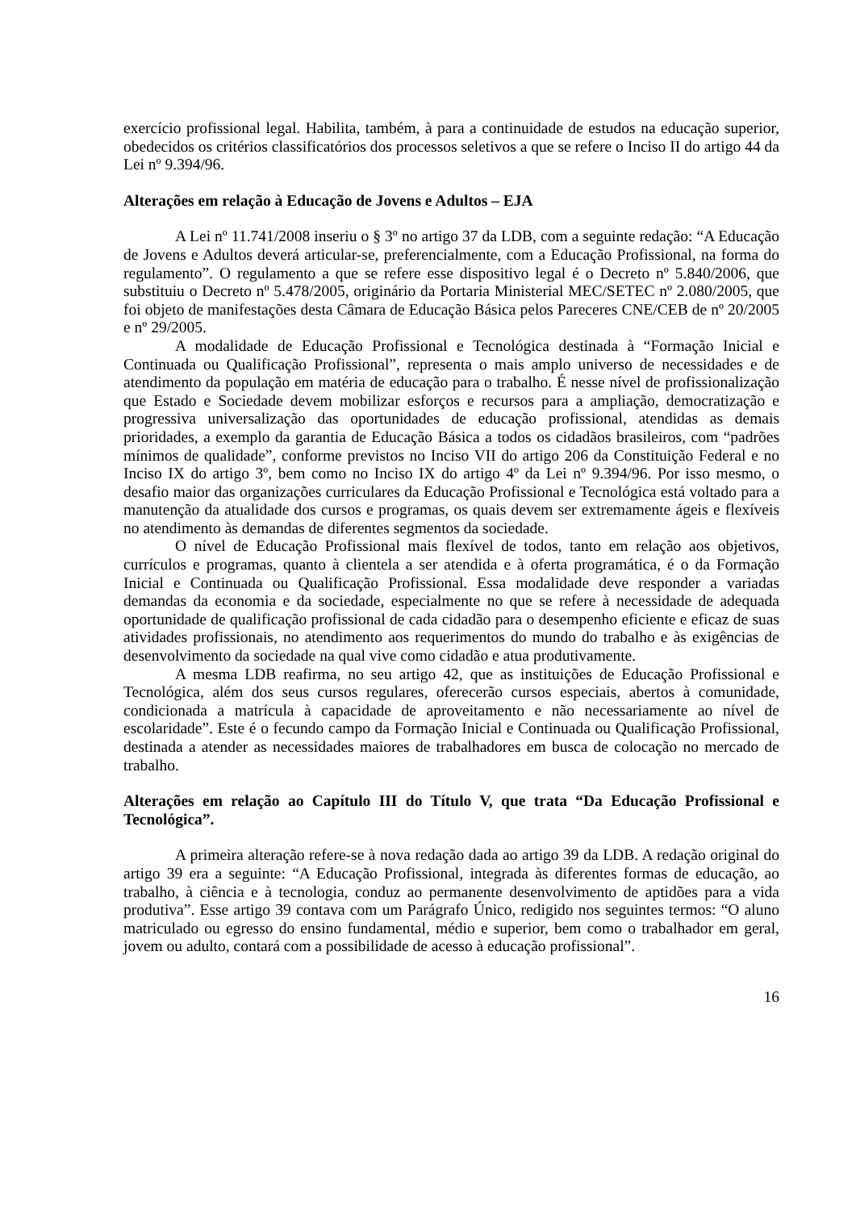exercício profissional legal. Habilita, também, à para a continuidade de estudos na educação superior, obedecidos os critérios classificatórios dos processos seletivos a que se refere o Inciso II do artigo 44 da Lei nº 9.394/96.
Alterações em relação à Educação de Jovens e Adultos – EJA
A Lei nº 11.741/2008 inseriu o § 3º no artigo 37 da LDB, com a seguinte redação: “A Educação de Jovens e Adultos deverá articular-se, preferencialmente, com a Educação Profissional, na forma do regulamento”. O regulamento a que se refere esse dispositivo legal é o Decreto nº 5.840/2006, que substituiu o Decreto nº 5.478/2005, originário da Portaria Ministerial MEC/SETEC nº 2.080/2005, que foi objeto de manifestações desta Câmara de Educação Básica pelos Pareceres CNE/CEB de nº 20/2005 e nº 29/2005.
A modalidade de Educação Profissional e Tecnológica destinada à “Formação Inicial e Continuada ou Qualificação Profissional”, representa o mais amplo universo de necessidades e de atendimento da população em matéria de educação para o trabalho. É nesse nível de profissionalização que Estado e Sociedade devem mobilizar esforços e recursos para a ampliação, democratização e progressiva universalização das oportunidades de educação profissional, atendidas as demais prioridades, a exemplo da garantia de Educação Básica a todos os cidadãos brasileiros, com “padrões mínimos de qualidade”, conforme previstos no Inciso VII do artigo 206 da Constituição Federal e no Inciso IX do artigo 3º, bem como no Inciso IX do artigo 4º da Lei nº 9.394/96. Por isso mesmo, o desafio maior das organizações curriculares da Educação Profissional e Tecnológica está voltado para a manutenção da atualidade dos cursos e programas, os quais devem ser extremamente ágeis e flexíveis no atendimento às demandas de diferentes segmentos da sociedade.
O nível de Educação Profissional mais flexível de todos, tanto em relação aos objetivos, currículos e programas, quanto à clientela a ser atendida e à oferta programática, é o da Formação Inicial e Continuada ou Qualificação Profissional. Essa modalidade deve responder a variadas demandas da economia e da sociedade, especialmente no que se refere à necessidade de adequada oportunidade de qualificação profissional de cada cidadão para o desempenho eficiente e eficaz de suas atividades profissionais, no atendimento aos requerimentos do mundo do trabalho e às exigências de desenvolvimento da sociedade na qual vive como cidadão e atua produtivamente.
A mesma LDB reafirma, no seu artigo 42, que as instituições de Educação Profissional e Tecnológica, além dos seus cursos regulares, oferecerão cursos especiais, abertos à comunidade, condicionada a matrícula à capacidade de aproveitamento e não necessariamente ao nível de escolaridade”. Este é o fecundo campo da Formação Inicial e Continuada ou Qualificação Profissional, destinada a atender as necessidades maiores de trabalhadores em busca de colocação no mercado de trabalho.
Alterações em relação ao Capítulo III do Título V, que trata “Da Educação Profissional e Tecnológica”.
A primeira alteração refere-se à nova redação dada ao artigo 39 da LDB. A redação original do artigo 39 era a seguinte: “A Educação Profissional, integrada às diferentes formas de educação, ao trabalho, à ciência e à tecnologia, conduz ao permanente desenvolvimento de aptidões para a vida produtiva”. Esse artigo 39 contava com um Parágrafo Único, redigido nos seguintes termos: “O aluno matriculado ou egresso do ensino fundamental, médio e superior, bem como o trabalhador em geral, jovem ou adulto, contará com a possibilidade de acesso à educação profissional”.
16